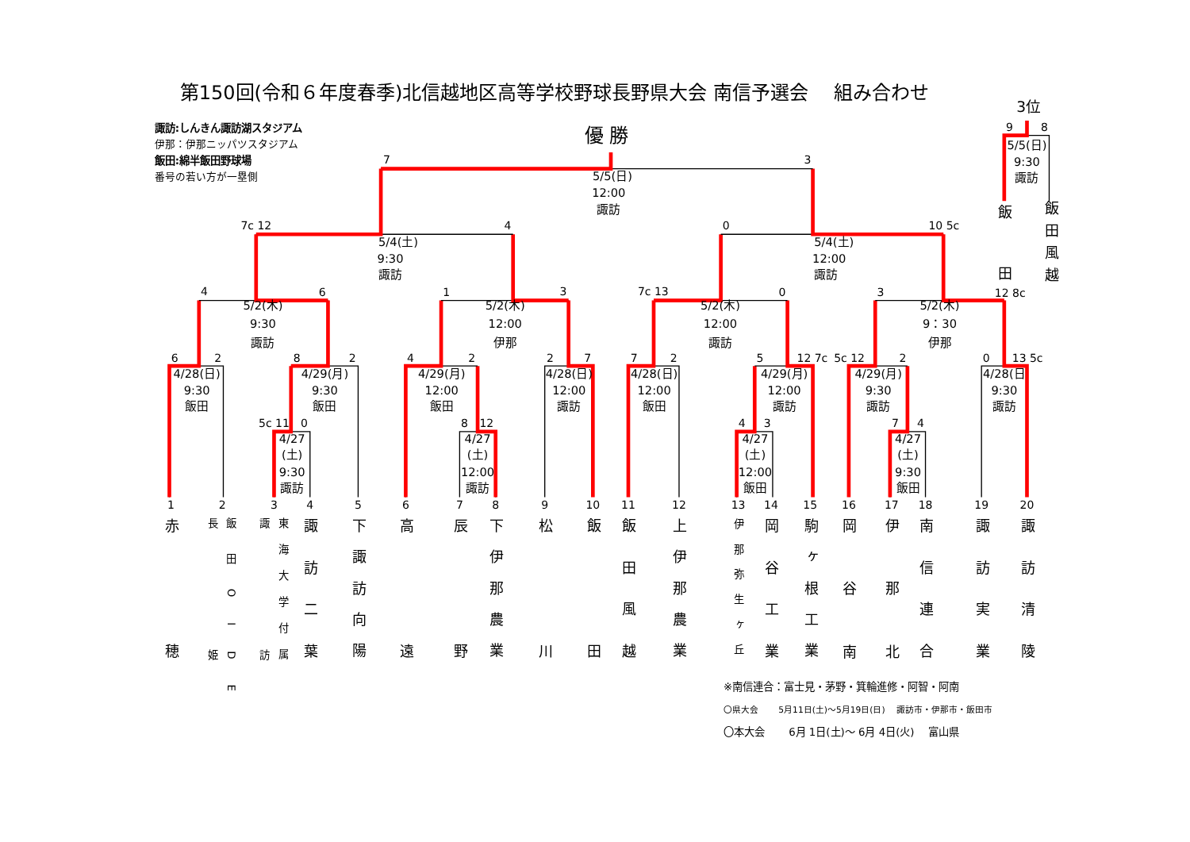第150回(令和６年度春季)北信越地区高等学校野球長野県大会 南信予選会　 組み合わせ
3位
諏訪:しんきん諏訪湖スタジアム
伊那：伊那ニッパツスタジアム
飯田:綿半飯田野球場
番号の若い方が一塁側
優 勝
5c 11
0
4/27
(土)
9:30
諏訪
8
12
4/27
(土)
12:00
諏訪
4
3
4/27
(土)
12:00
飯田
7
4
4/27
(土)
9:30
飯田
6
2
4/28(日)
9:30
飯田
8
2
4/29(月)
9:30
飯田
4
2
4/29(月)
12:00
飯田
2
7
4/28(日)
12:00
諏訪
7
2
4/28(日)
12:00
飯田
5
12 7c
4/29(月)
12:00
諏訪
5c 12
2
4/29(月)
9:30
諏訪
0
13 5c
4/28(日
9:30
諏訪
4
6
5/2(木)
9:30
諏訪
1
3
5/2(木)
12:00
伊那
7c 13
0
5/2(木)
12:00
諏訪
3
12 8c
5/2(木)
9：30
伊那
7c 12
4
5/4(土)
9:30
諏訪
0
10 5c
5/4(土)
12:00
諏訪
7
3
5/5(日)
12:00
諏訪
9
8
5/5(日)
9:30
諏訪
飯田
飯田風越
1
2
3
4
5
6
7
8
9
10
11
12
13
14
15
16
17
18
19
20
赤穂
飯田OIDE
長姫
東海大学付属
諏訪
諏訪二葉
下諏訪向陽
高遠
辰野
下伊那農業
松川
飯田
飯田風越
上伊那農業
伊那弥生ヶ丘
岡谷工業
駒ヶ根工業
岡谷南
伊那北
南信連合
諏訪実業
諏訪清陵
※南信連合：富士見・茅野・箕輪進修・阿智・阿南
〇県大会　　 5月11日(土)～5月19日(日)　 諏訪市・伊那市・飯田市
〇本大会　　 6月 1日(土)～ 6月 4日(火)　 富山県